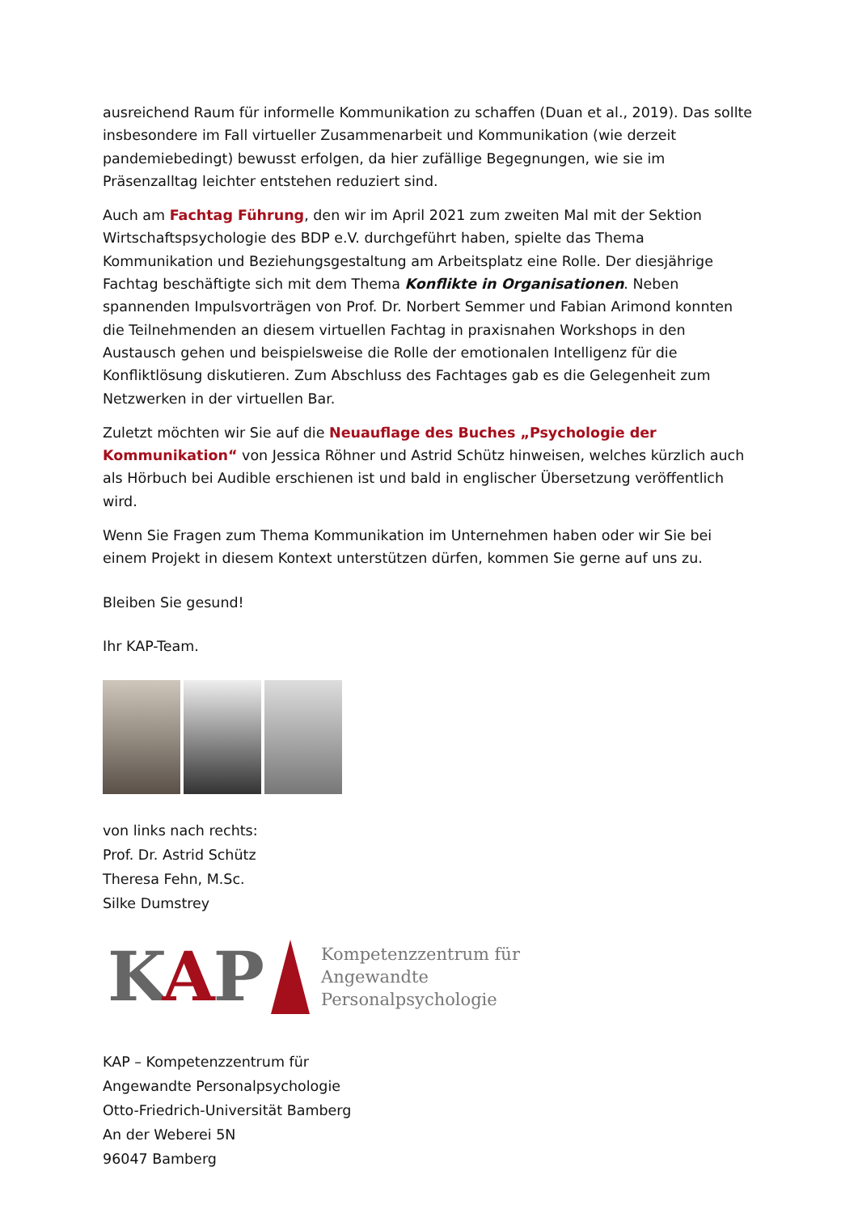ausreichend Raum für informelle Kommunikation zu schaffen (Duan et al., 2019). Das sollte insbesondere im Fall virtueller Zusammenarbeit und Kommunikation (wie derzeit pandemiebedingt) bewusst erfolgen, da hier zufällige Begegnungen, wie sie im Präsenzalltag leichter entstehen reduziert sind.
Auch am Fachtag Führung, den wir im April 2021 zum zweiten Mal mit der Sektion Wirtschaftspsychologie des BDP e.V. durchgeführt haben, spielte das Thema Kommunikation und Beziehungsgestaltung am Arbeitsplatz eine Rolle. Der diesjährige Fachtag beschäftigte sich mit dem Thema Konflikte in Organisationen. Neben spannenden Impulsvorträgen von Prof. Dr. Norbert Semmer und Fabian Arimond konnten die Teilnehmenden an diesem virtuellen Fachtag in praxisnahen Workshops in den Austausch gehen und beispielsweise die Rolle der emotionalen Intelligenz für die Konfliktlösung diskutieren. Zum Abschluss des Fachtages gab es die Gelegenheit zum Netzwerken in der virtuellen Bar.
Zuletzt möchten wir Sie auf die Neuauflage des Buches „Psychologie der Kommunikation“ von Jessica Röhner und Astrid Schütz hinweisen, welches kürzlich auch als Hörbuch bei Audible erschienen ist und bald in englischer Übersetzung veröffentlich wird.
Wenn Sie Fragen zum Thema Kommunikation im Unternehmen haben oder wir Sie bei einem Projekt in diesem Kontext unterstützen dürfen, kommen Sie gerne auf uns zu.
Bleiben Sie gesund!
Ihr KAP-Team.
von links nach rechts:
Prof. Dr. Astrid Schütz
Theresa Fehn, M.Sc.
Silke Dumstrey
KAP
Kompetenzzentrum für
Angewandte
Personalpsychologie
KAP – Kompetenzzentrum für
Angewandte Personalpsychologie
Otto-Friedrich-Universität Bamberg
An der Weberei 5N
96047 Bamberg